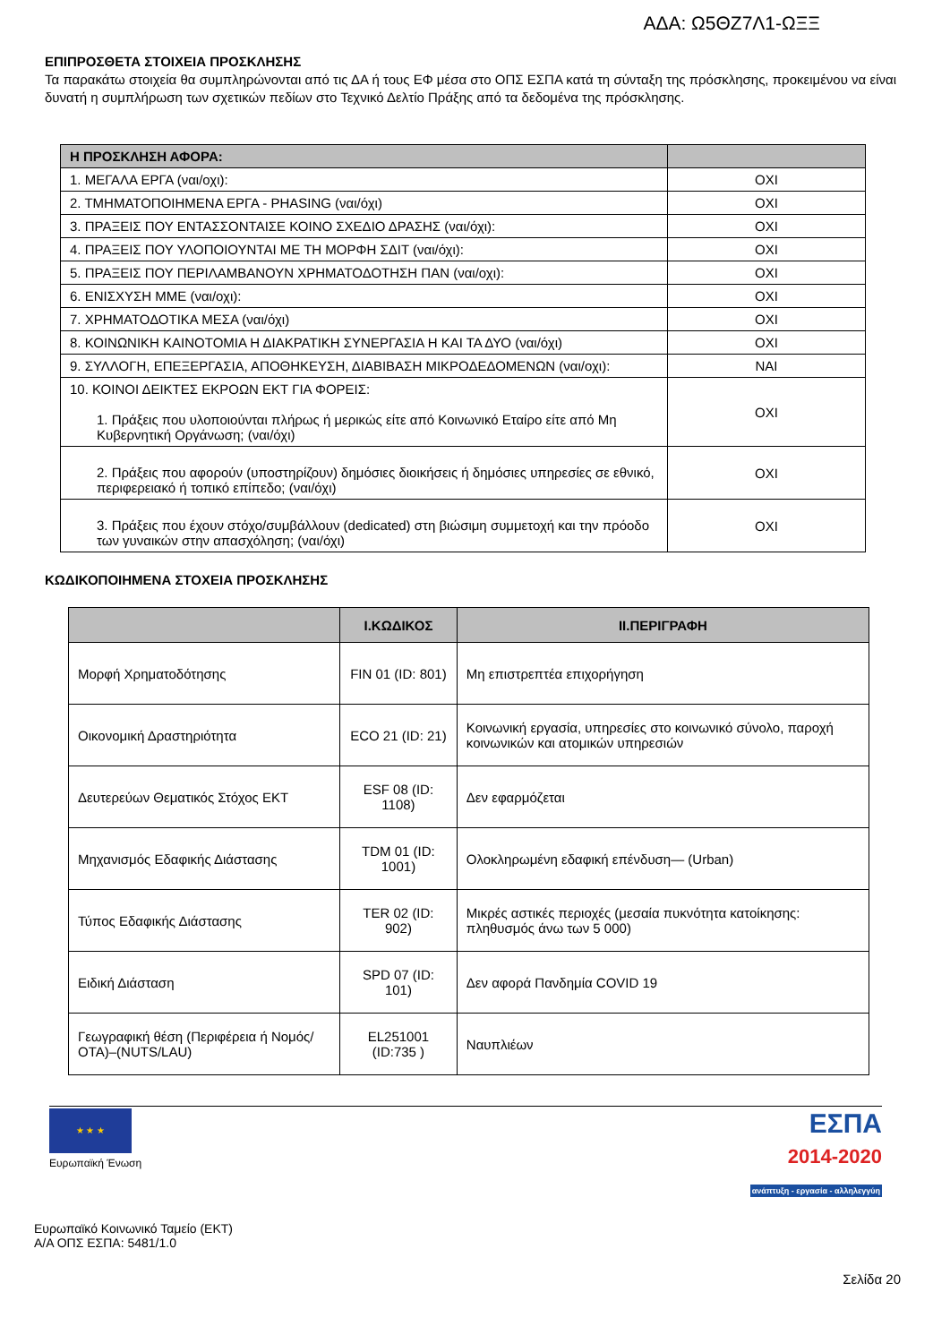ΑΔΑ: Ω5ΘΖ7Λ1-ΩΞΞ
ΕΠΙΠΡΟΣΘΕΤΑ ΣΤΟΙΧΕΙΑ ΠΡΟΣΚΛΗΣΗΣ
Τα παρακάτω στοιχεία θα συμπληρώνονται από τις ΔΑ ή τους ΕΦ μέσα στο ΟΠΣ ΕΣΠΑ κατά τη σύνταξη της πρόσκλησης, προκειμένου να είναι δυνατή η συμπλήρωση των σχετικών πεδίων στο Τεχνικό Δελτίο Πράξης από τα δεδομένα της πρόσκλησης.
| Η ΠΡΟΣΚΛΗΣΗ ΑΦΟΡΑ: | |
| --- | --- |
| 1. ΜΕΓΑΛΑ ΕΡΓΑ (ναι/οχι): | ΟΧΙ |
| 2. ΤΜΗΜΑΤΟΠΟΙΗΜΕΝΑ ΕΡΓΑ - PHASING (ναι/όχι) | ΟΧΙ |
| 3. ΠΡΑΞΕΙΣ ΠΟΥ ΕΝΤΑΣΣΟΝΤΑΙΣΕ ΚΟΙΝΟ ΣΧΕΔΙΟ ΔΡΑΣΗΣ (ναι/όχι): | ΟΧΙ |
| 4. ΠΡΑΞΕΙΣ ΠΟΥ ΥΛΟΠΟΙΟΥΝΤΑΙ ΜΕ ΤΗ ΜΟΡΦΗ ΣΔΙΤ (ναι/όχι): | ΟΧΙ |
| 5. ΠΡΑΞΕΙΣ ΠΟΥ ΠΕΡΙΛΑΜΒΑΝΟΥΝ ΧΡΗΜΑΤΟΔΟΤΗΣΗ ΠΑΝ (ναι/οχι): | ΟΧΙ |
| 6. ΕΝΙΣΧΥΣΗ ΜΜΕ (ναι/οχι): | ΟΧΙ |
| 7. ΧΡΗΜΑΤΟΔΟΤΙΚΑ ΜΕΣΑ (ναι/όχι) | ΟΧΙ |
| 8. ΚΟΙΝΩΝΙΚΗ ΚΑΙΝΟΤΟΜΙΑ Η ΔΙΑΚΡΑΤΙΚΗ ΣΥΝΕΡΓΑΣΙΑ Η ΚΑΙ ΤΑ ΔΥΟ (ναι/όχι) | ΟΧΙ |
| 9. ΣΥΛΛΟΓΗ, ΕΠΕΞΕΡΓΑΣΙΑ, ΑΠΟΘΗΚΕΥΣΗ, ΔΙΑΒΙΒΑΣΗ ΜΙΚΡΟΔΕΔΟΜΕΝΩΝ (ναι/οχι): | ΝΑΙ |
| 10. ΚΟΙΝΟΙ ΔΕΙΚΤΕΣ ΕΚΡΟΩΝ ΕΚΤ ΓΙΑ ΦΟΡΕΙΣ: 1. Πράξεις που υλοποιούνται πλήρως ή μερικώς είτε από Κοινωνικό Εταίρο είτε από Μη Κυβερνητική Οργάνωση; (ναι/όχι) | ΟΧΙ |
| 2. Πράξεις που αφορούν (υποστηρίζουν) δημόσιες διοικήσεις ή δημόσιες υπηρεσίες σε εθνικό, περιφερειακό ή τοπικό επίπεδο; (ναι/όχι) | ΟΧΙ |
| 3. Πράξεις που έχουν στόχο/συμβάλλουν (dedicated) στη βιώσιμη συμμετοχή και την πρόοδο των γυναικών στην απασχόληση; (ναι/όχι) | ΟΧΙ |
ΚΩΔΙΚΟΠΟΙΗΜΕΝΑ ΣΤΟΧΕΙΑ ΠΡΟΣΚΛΗΣΗΣ
| | Ι.ΚΩΔΙΚΟΣ | ΙΙ.ΠΕΡΙΓΡΑΦΗ |
| --- | --- | --- |
| Μορφή Χρηματοδότησης | FIN 01 (ID: 801) | Μη επιστρεπτέα επιχορήγηση |
| Οικονομική Δραστηριότητα | ECO 21 (ID: 21) | Κοινωνική εργασία, υπηρεσίες στο κοινωνικό σύνολο, παροχή κοινωνικών και ατομικών υπηρεσιών |
| Δευτερεύων Θεματικός Στόχος ΕΚΤ | ESF 08 (ID: 1108) | Δεν εφαρμόζεται |
| Μηχανισμός Εδαφικής Διάστασης | TDM 01 (ID: 1001) | Ολοκληρωμένη εδαφική επένδυση— (Urban) |
| Τύπος Εδαφικής Διάστασης | TER 02 (ID: 902) | Μικρές αστικές περιοχές (μεσαία πυκνότητα κατοίκησης: πληθυσμός άνω των 5 000) |
| Ειδική Διάσταση | SPD 07 (ID: 101) | Δεν αφορά Πανδημία COVID 19 |
| Γεωγραφική θέση (Περιφέρεια ή Νομός/ΟΤΑ)–(NUTS/LAU) | EL251001 (ID:735 ) | Ναυπλιέων |
★ ★ ★
Ευρωπαϊκή Ένωση
ΕΣΠΑ
2014-2020
ανάπτυξη - εργασία - αλληλεγγύη
Ευρωπαϊκό Κοινωνικό Ταμείο (ΕΚΤ)
Α/Α ΟΠΣ ΕΣΠΑ: 5481/1.0
Σελίδα 20